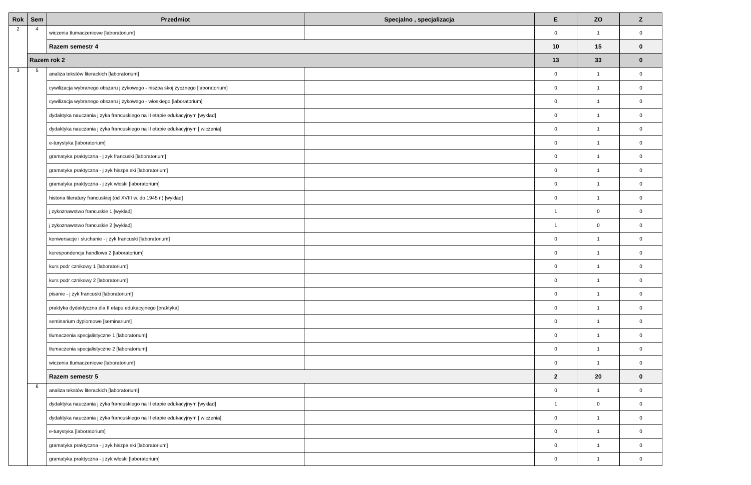| Rok | Sem | Przedmiot | Specjalno , specjalizacja | E | ZO | Z |
| --- | --- | --- | --- | --- | --- | --- |
| 2 | 4 | wiczenia tłumaczeniowe [laboratorium] | | 0 | 1 | 0 |
| | | Razem semestr 4 | | 10 | 15 | 0 |
| | Razem rok 2 | | | 13 | 33 | 0 |
| 3 | 5 | analiza tekstów literackich [laboratorium] | | 0 | 1 | 0 |
| | | cywilizacja wybranego obszaru j zykowego - hiszpa skoj zycznego [laboratorium] | | 0 | 1 | 0 |
| | | cywilizacja wybranego obszaru j zykowego - włoskiego [laboratorium] | | 0 | 1 | 0 |
| | | dydaktyka nauczania j zyka francuskiego na II etapie edukacyjnym [wykład] | | 0 | 1 | 0 |
| | | dydaktyka nauczania j zyka francuskiego na II etapie edukacyjnym [ wiczenia] | | 0 | 1 | 0 |
| | | e-turystyka [laboratorium] | | 0 | 1 | 0 |
| | | gramatyka praktyczna - j zyk francuski [laboratorium] | | 0 | 1 | 0 |
| | | gramatyka praktyczna - j zyk hiszpa ski [laboratorium] | | 0 | 1 | 0 |
| | | gramatyka praktyczna - j zyk włoski [laboratorium] | | 0 | 1 | 0 |
| | | historia literatury francuskiej (od XVIII w. do 1945 r.) [wykład] | | 0 | 1 | 0 |
| | | j zykoznawstwo francuskie 1 [wykład] | | 1 | 0 | 0 |
| | | j zykoznawstwo francuskie 2 [wykład] | | 1 | 0 | 0 |
| | | konwersacje i słuchanie - j zyk francuski [laboratorium] | | 0 | 1 | 0 |
| | | korespondencja handlowa 2 [laboratorium] | | 0 | 1 | 0 |
| | | kurs podr cznikowy 1 [laboratorium] | | 0 | 1 | 0 |
| | | kurs podr cznikowy 2 [laboratorium] | | 0 | 1 | 0 |
| | | pisanie - j zyk francuski [laboratorium] | | 0 | 1 | 0 |
| | | praktyka dydaktyczna dla II etapu edukacyjnego [praktyka] | | 0 | 1 | 0 |
| | | seminarium dyplomowe [seminarium] | | 0 | 1 | 0 |
| | | tłumaczenia specjalistyczne 1 [laboratorium] | | 0 | 1 | 0 |
| | | tłumaczenia specjalistyczne 2 [laboratorium] | | 0 | 1 | 0 |
| | | wiczenia tłumaczeniowe [laboratorium] | | 0 | 1 | 0 |
| | | Razem semestr 5 | | 2 | 20 | 0 |
| | 6 | analiza tekstów literackich [laboratorium] | | 0 | 1 | 0 |
| | | dydaktyka nauczania j zyka francuskiego na II etapie edukacyjnym [wykład] | | 1 | 0 | 0 |
| | | dydaktyka nauczania j zyka francuskiego na II etapie edukacyjnym [ wiczenia] | | 0 | 1 | 0 |
| | | e-turystyka [laboratorium] | | 0 | 1 | 0 |
| | | gramatyka praktyczna - j zyk hiszpa ski [laboratorium] | | 0 | 1 | 0 |
| | | gramatyka praktyczna - j zyk włoski [laboratorium] | | 0 | 1 | 0 |